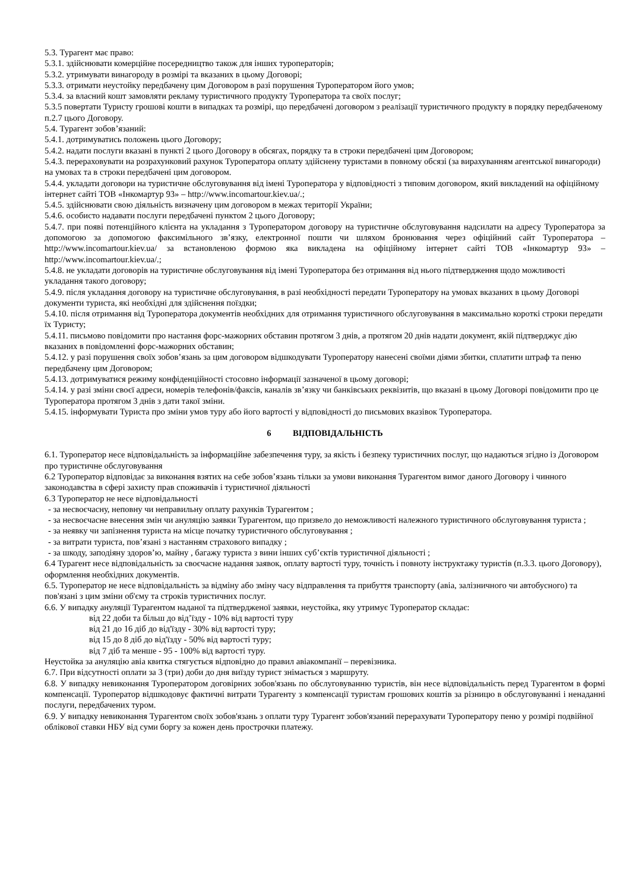5.3. Турагент має право:
5.3.1. здійснювати комерційне посередництво також для інших туроператорів;
5.3.2. утримувати винагороду в розмірі та вказаних в цьому Договорі;
5.3.3. отримати неустойку передбачену цим Договором в разі порушення Туроператором його умов;
5.3.4. за власний кошт замовляти рекламу туристичного продукту Туроператора та своїх послуг;
5.3.5 повертати Туристу грошові кошти в випадках та розмірі, що передбачені договором з реалізації туристичного продукту в порядку передбаченому п.2.7 цього Договору.
5.4. Турагент зобов’язаний:
5.4.1. дотримуватись положень цього Договору;
5.4.2. надати послуги вказані в пункті 2 цього Договору в обсягах, порядку та в строки передбачені цим Договором;
5.4.3. перераховувати на розрахунковий рахунок Туроператора оплату здійснену туристами в повному обсязі (за вирахуванням агентської винагороди) на умовах та в строки передбачені цим договором.
5.4.4. укладати договори на туристичне обслуговування від імені Туроператора у відповідності з типовим договором, який викладений на офіційному інтернет сайті ТОВ «Інкомартур 93» – http://www.incomartour.kiev.ua/.;
5.4.5. здійснювати свою діяльність визначену цим договором в межах території України;
5.4.6. особисто надавати послуги передбачені пунктом 2 цього Договору;
5.4.7. при появі потенційного клієнта на укладання з Туроператором договору на туристичне обслуговування надсилати на адресу Туроператора за допомогою за допомогою факсимільного зв’язку, електронної пошти чи шляхом бронювання через офіційний сайт Туроператора – http://www.incomartour.kiev.ua/ за встановленою формою яка викладена на офіційному інтернет сайті ТОВ «Інкомартур 93» – http://www.incomartour.kiev.ua/.;
5.4.8. не укладати договорів на туристичне обслуговування від імені Туроператора без отримання від нього підтвердження щодо можливості укладання такого договору;
5.4.9. після укладання договору на туристичне обслуговування, в разі необхідності передати Туроператору на умовах вказаних в цьому Договорі документи туриста, які необхідні для здійснення поїздки;
5.4.10. після отримання від Туроператора документів необхідних для отримання туристичного обслуговування в максимально короткі строки передати їх Туристу;
5.4.11. письмово повідомити про настання форс-мажорних обставин протягом 3 днів, а протягом 20 днів надати документ, якій підтверджує дію вказаних в повідомленні форс-мажорних обставин;
5.4.12. у разі порушення своїх зобов’язань за цим договором відшкодувати Туроператору нанесені своїми діями збитки, сплатити штраф та пеню передбачену цим Договором;
5.4.13. дотримуватися режиму конфіденційності стосовно інформації зазначеної в цьому договорі;
5.4.14. у разі зміни своєї адреси, номерів телефонів/факсів, каналів зв’язку чи банківських реквізитів, що вказані в цьому Договорі повідомити про це Туроператора протягом 3 днів з дати такої зміни.
5.4.15. інформувати Туриста про зміни умов туру або його вартості у відповідності до письмових вказівок Туроператора.
6 ВІДПОВІДАЛЬНІСТЬ
6.1. Туроператор несе відповідальність за інформаційне забезпечення туру, за якість і безпеку туристичних послуг, що надаються згідно із Договором про туристичне обслуговування
6.2 Туроператор відповідає за виконання взятих на себе зобов’язань тільки за умови виконання Турагентом вимог даного Договору і чинного законодавства в сфері захисту прав споживачів і туристичної діяльності
6.3 Туроператор не несе відповідальності
- за несвоєчасну, неповну чи неправильну оплату рахунків Турагентом ;
- за несвоєчасне внесення змін чи ануляцію заявки Турагентом, що призвело до неможливості належного туристичного обслуговування туриста ;
- за неявку чи запізнення туриста на місце початку туристичного обслуговування ;
- за витрати туриста, пов’язані з настанням страхового випадку ;
- за шкоду, заподіяну здоров’ю, майну , багажу туриста з вини інших суб’єктів туристичної діяльності ;
6.4 Турагент несе відповідальність за своєчасне надання заявок, оплату вартості туру, точність і повноту інструктажу туристів (п.3.3. цього Договору), оформлення необхідних документів.
6.5. Туроператор не несе відповідальність за відміну або зміну часу відправлення та прибуття транспорту (авіа, залізничного чи автобусного) та пов'язані з цим зміни об'єму та строків туристичних послуг.
6.6. У випадку ануляції Турагентом наданої та підтвердженої заявки, неустойка, яку утримує Туроператор складає:
від 22 доби та більш до від’їзду - 10% від вартості туру
від 21 до 16 діб до від'їзду - 30% від вартості туру;
від 15 до 8 діб до від'їзду - 50% від вартості туру;
від 7 діб та менше - 95 - 100% від вартості туру.
Неустойка за ануляцію авіа квитка стягується відповідно до правил авіакомпанії – перевізника.
6.7. При відсутності оплати за 3 (три) доби до дня виїзду турист знімається з маршруту.
6.8. У випадку невиконання Туроператором договірних зобов'язань по обслуговуванню туристів, він несе відповідальність перед Турагентом в формі компенсації. Туроператор відшкодовує фактичні витрати Турагенту з компенсації туристам грошових коштів за різницю в обслуговуванні і ненаданні послуги, передбачених туром.
6.9. У випадку невиконання Турагентом своїх зобов'язань з оплати туру Турагент зобов'язаний перерахувати Туроператору пеню у розмірі подвійної облікової ставки НБУ від суми боргу за кожен день прострочки платежу.